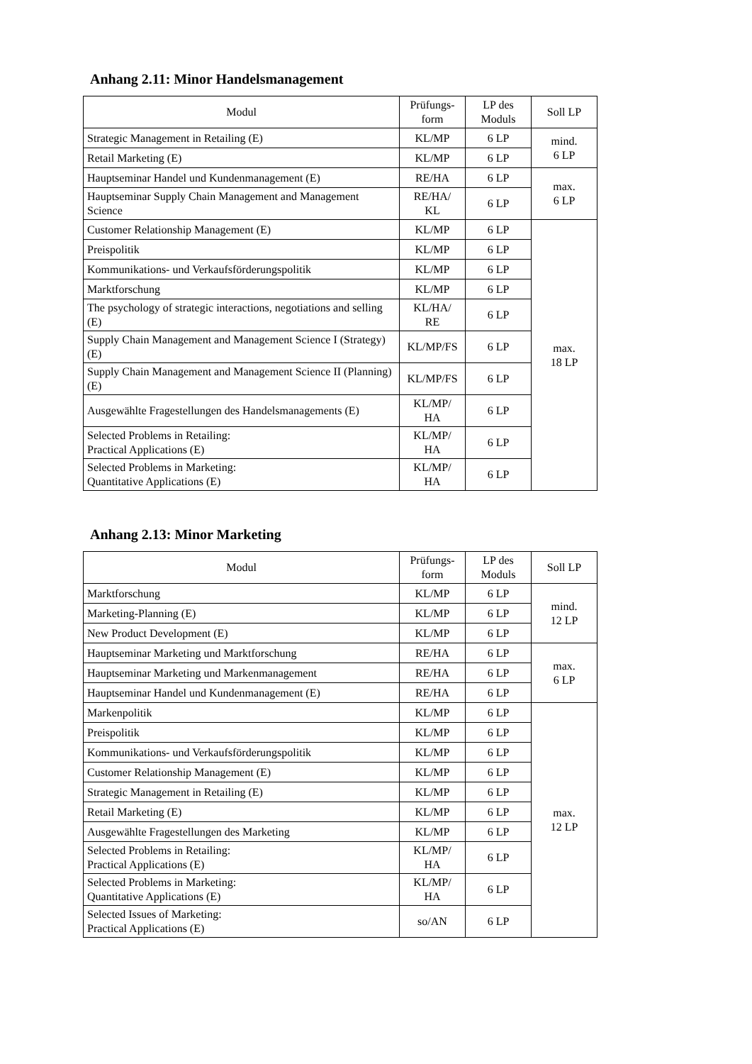Anhang 2.11: Minor Handelsmanagement
| Modul | Prüfungs- form | LP des Moduls | Soll LP |
| --- | --- | --- | --- |
| Strategic Management in Retailing (E) | KL/MP | 6 LP | mind. 6 LP |
| Retail Marketing (E) | KL/MP | 6 LP | |
| Hauptseminar Handel und Kundenmanagement (E) | RE/HA | 6 LP | max. 6 LP |
| Hauptseminar Supply Chain Management and Management Science | RE/HA/ KL | 6 LP | |
| Customer Relationship Management (E) | KL/MP | 6 LP | max. 18 LP |
| Preispolitik | KL/MP | 6 LP | |
| Kommunikations- und Verkaufsförderungspolitik | KL/MP | 6 LP | |
| Marktforschung | KL/MP | 6 LP | |
| The psychology of strategic interactions, negotiations and selling (E) | KL/HA/ RE | 6 LP | |
| Supply Chain Management and Management Science I (Strategy) (E) | KL/MP/FS | 6 LP | |
| Supply Chain Management and Management Science II (Planning) (E) | KL/MP/FS | 6 LP | |
| Ausgewählte Fragestellungen des Handelsmanagements (E) | KL/MP/ HA | 6 LP | |
| Selected Problems in Retailing: Practical Applications (E) | KL/MP/ HA | 6 LP | |
| Selected Problems in Marketing: Quantitative Applications (E) | KL/MP/ HA | 6 LP | |
Anhang 2.13: Minor Marketing
| Modul | Prüfungs- form | LP des Moduls | Soll LP |
| --- | --- | --- | --- |
| Marktforschung | KL/MP | 6 LP | mind. 12 LP |
| Marketing-Planning (E) | KL/MP | 6 LP | |
| New Product Development (E) | KL/MP | 6 LP | |
| Hauptseminar Marketing und Marktforschung | RE/HA | 6 LP | max. 6 LP |
| Hauptseminar Marketing und Markenmanagement | RE/HA | 6 LP | |
| Hauptseminar Handel und Kundenmanagement (E) | RE/HA | 6 LP | |
| Markenpolitik | KL/MP | 6 LP | max. 12 LP |
| Preispolitik | KL/MP | 6 LP | |
| Kommunikations- und Verkaufsförderungspolitik | KL/MP | 6 LP | |
| Customer Relationship Management (E) | KL/MP | 6 LP | |
| Strategic Management in Retailing (E) | KL/MP | 6 LP | |
| Retail Marketing (E) | KL/MP | 6 LP | |
| Ausgewählte Fragestellungen des Marketing | KL/MP | 6 LP | |
| Selected Problems in Retailing: Practical Applications (E) | KL/MP/ HA | 6 LP | |
| Selected Problems in Marketing: Quantitative Applications (E) | KL/MP/ HA | 6 LP | |
| Selected Issues of Marketing: Practical Applications (E) | so/AN | 6 LP | |